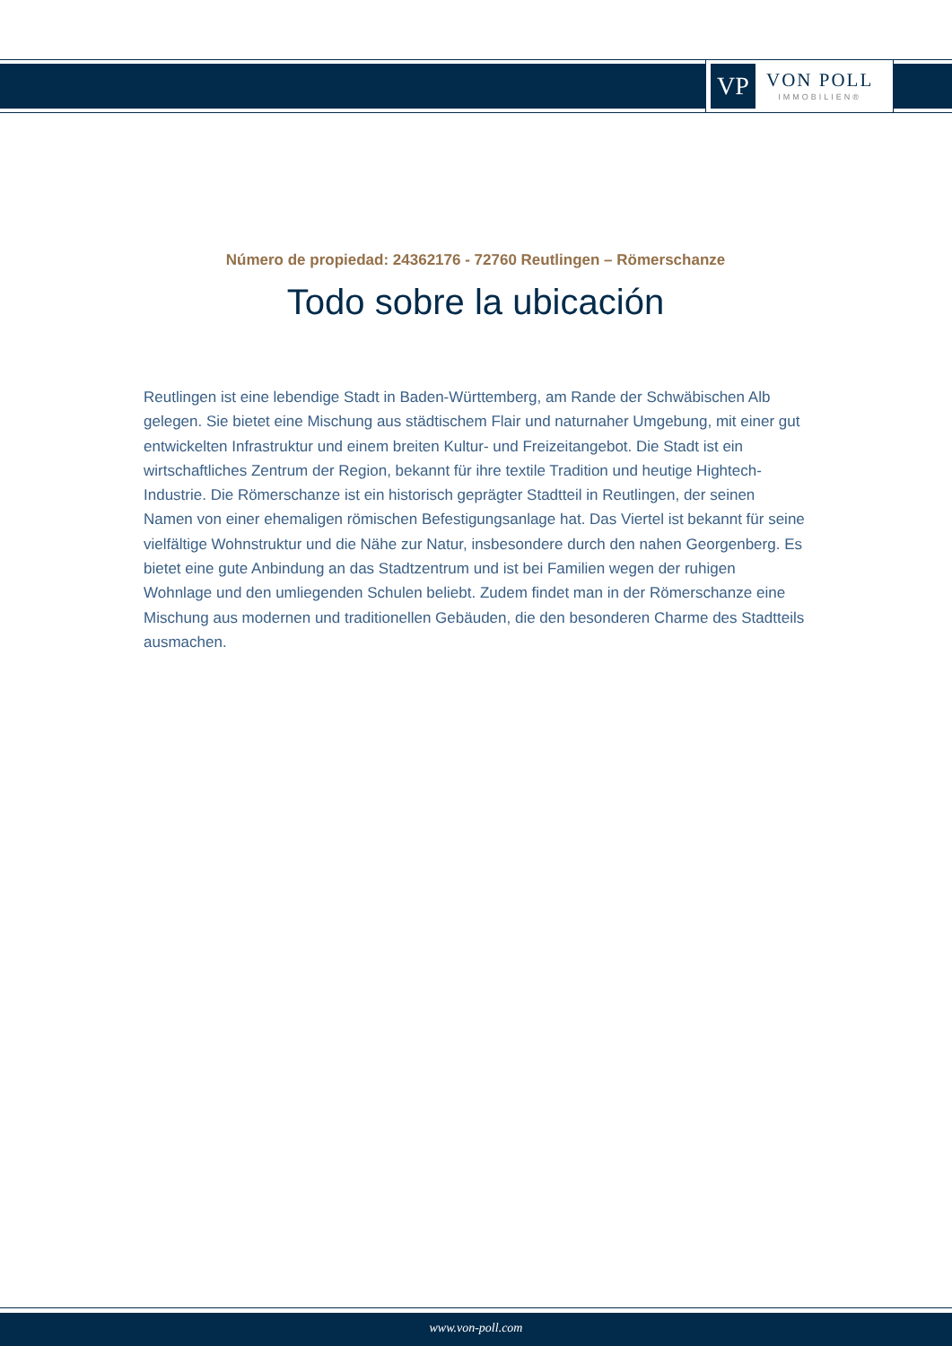VP
VON POLL
IMMOBILIEN®
Número de propiedad: 24362176 - 72760 Reutlingen – Römerschanze
Todo sobre la ubicación
Reutlingen ist eine lebendige Stadt in Baden-Württemberg, am Rande der Schwäbischen Alb gelegen. Sie bietet eine Mischung aus städtischem Flair und naturnaher Umgebung, mit einer gut entwickelten Infrastruktur und einem breiten Kultur- und Freizeitangebot. Die Stadt ist ein wirtschaftliches Zentrum der Region, bekannt für ihre textile Tradition und heutige Hightech-Industrie. Die Römerschanze ist ein historisch geprägter Stadtteil in Reutlingen, der seinen Namen von einer ehemaligen römischen Befestigungsanlage hat. Das Viertel ist bekannt für seine vielfältige Wohnstruktur und die Nähe zur Natur, insbesondere durch den nahen Georgenberg. Es bietet eine gute Anbindung an das Stadtzentrum und ist bei Familien wegen der ruhigen Wohnlage und den umliegenden Schulen beliebt. Zudem findet man in der Römerschanze eine Mischung aus modernen und traditionellen Gebäuden, die den besonderen Charme des Stadtteils ausmachen.
www.von-poll.com